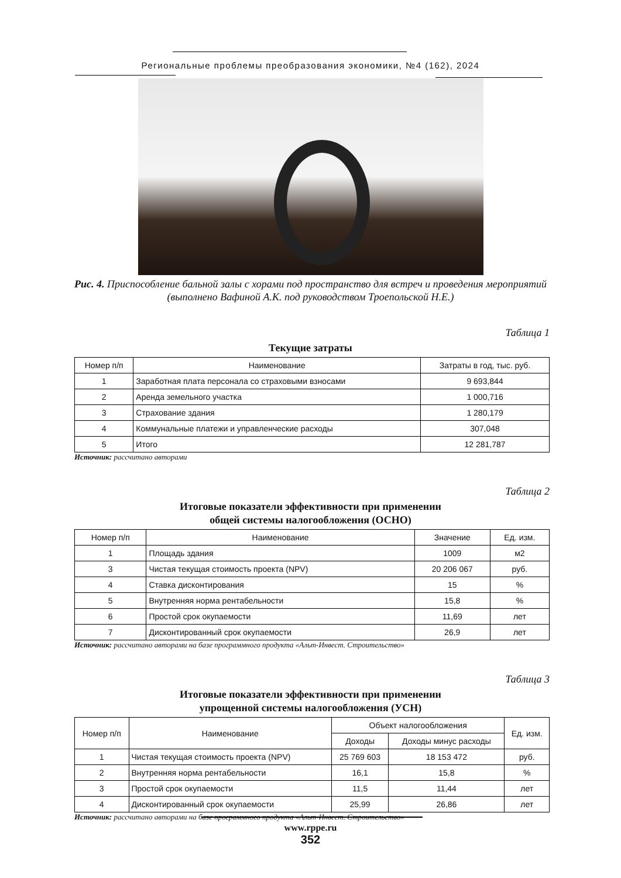Региональные проблемы преобразования экономики, №4 (162), 2024
Рис. 4. Приспособление бальной залы с хорами под пространство для встреч и проведения мероприятий (выполнено Вафиной А.К. под руководством Троепольской Н.Е.)
Таблица 1
Текущие затраты
| Номер п/п | Наименование | Затраты в год, тыс. руб. |
| --- | --- | --- |
| 1 | Заработная плата персонала со страховыми взносами | 9 693,844 |
| 2 | Аренда земельного участка | 1 000,716 |
| 3 | Страхование здания | 1 280,179 |
| 4 | Коммунальные платежи и управленческие расходы | 307,048 |
| 5 | Итого | 12 281,787 |
Источник: рассчитано авторами
Таблица 2
Итоговые показатели эффективности при применении
общей системы налогообложения (ОСНО)
| Номер п/п | Наименование | Значение | Ед. изм. |
| --- | --- | --- | --- |
| 1 | Площадь здания | 1009 | м2 |
| 3 | Чистая текущая стоимость проекта (NPV) | 20 206 067 | руб. |
| 4 | Ставка дисконтирования | 15 | % |
| 5 | Внутренняя норма рентабельности | 15,8 | % |
| 6 | Простой срок окупаемости | 11,69 | лет |
| 7 | Дисконтированный срок окупаемости | 26,9 | лет |
Источник: рассчитано авторами на базе программного продукта «Альт-Инвест. Строительство»
Таблица 3
Итоговые показатели эффективности при применении
упрощенной системы налогообложения (УСН)
| Номер п/п | Наименование | Объект налогообложения | | Ед. изм. |
| --- | --- | --- | --- | --- |
| | | Доходы | Доходы минус расходы | |
| 1 | Чистая текущая стоимость проекта (NPV) | 25 769 603 | 18 153 472 | руб. |
| 2 | Внутренняя норма рентабельности | 16,1 | 15,8 | % |
| 3 | Простой срок окупаемости | 11,5 | 11,44 | лет |
| 4 | Дисконтированный срок окупаемости | 25,99 | 26,86 | лет |
Источник: рассчитано авторами на базе программного продукта «Альт-Инвест. Строительство»
www.rppe.ru
352